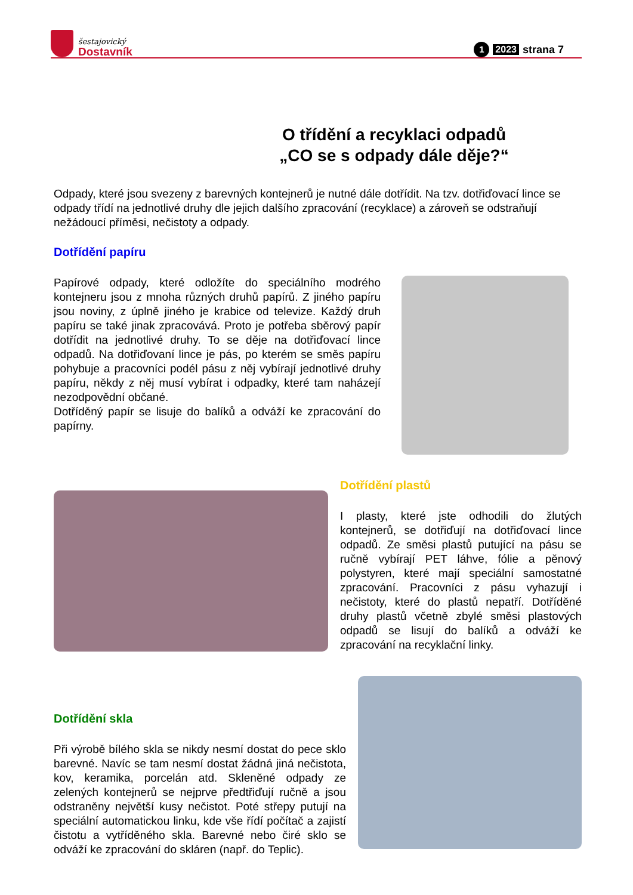šestajovický
Dostavník
1 2023 strana 7
O třídění a recyklaci odpadů
„CO se s odpady dále děje?“
Odpady, které jsou svezeny z barevných kontejnerů je nutné dále dotřídit. Na tzv. dotřiďovací lince se odpady třídí na jednotlivé druhy dle jejich dalšího zpracování (recyklace) a zároveň se odstraňují nežádoucí příměsi, nečistoty a odpady.
Dotřídění papíru
Papírové odpady, které odložíte do speciálního modrého kontejneru jsou z mnoha různých druhů papírů. Z jiného papíru jsou noviny, z úplně jiného je krabice od televize. Každý druh papíru se také jinak zpracovává. Proto je potřeba sběrový papír dotřídit na jednotlivé druhy. To se děje na dotřiďovací lince odpadů. Na dotřiďovaní lince je pás, po kterém se směs papíru pohybuje a pracovníci podél pásu z něj vybírají jednotlivé druhy papíru, někdy z něj musí vybírat i odpadky, které tam naházejí nezodpovědní občané.
Dotříděný papír se lisuje do balíků a odváží ke zpracování do papírny.
Dotřídění plastů
I plasty, které jste odhodili do žlutých kontejnerů, se dotřiďují na dotřiďovací lince odpadů. Ze směsi plastů putující na pásu se ručně vybírají PET láhve, fólie a pěnový polystyren, které mají speciální samostatné zpracování. Pracovníci z pásu vyhazují i nečistoty, které do plastů nepatří. Dotříděné druhy plastů včetně zbylé směsi plastových odpadů se lisují do balíků a odváží ke zpracování na recyklační linky.
Dotřídění skla
Při výrobě bílého skla se nikdy nesmí dostat do pece sklo barevné. Navíc se tam nesmí dostat žádná jiná nečistota, kov, keramika, porcelán atd. Skleněné odpady ze zelených kontejnerů se nejprve předtřiďují ručně a jsou odstraněny největší kusy nečistot. Poté střepy putují na speciální automatickou linku, kde vše řídí počítač a zajistí čistotu a vytříděného skla. Barevné nebo čiré sklo se odváží ke zpracování do skláren (např. do Teplic).